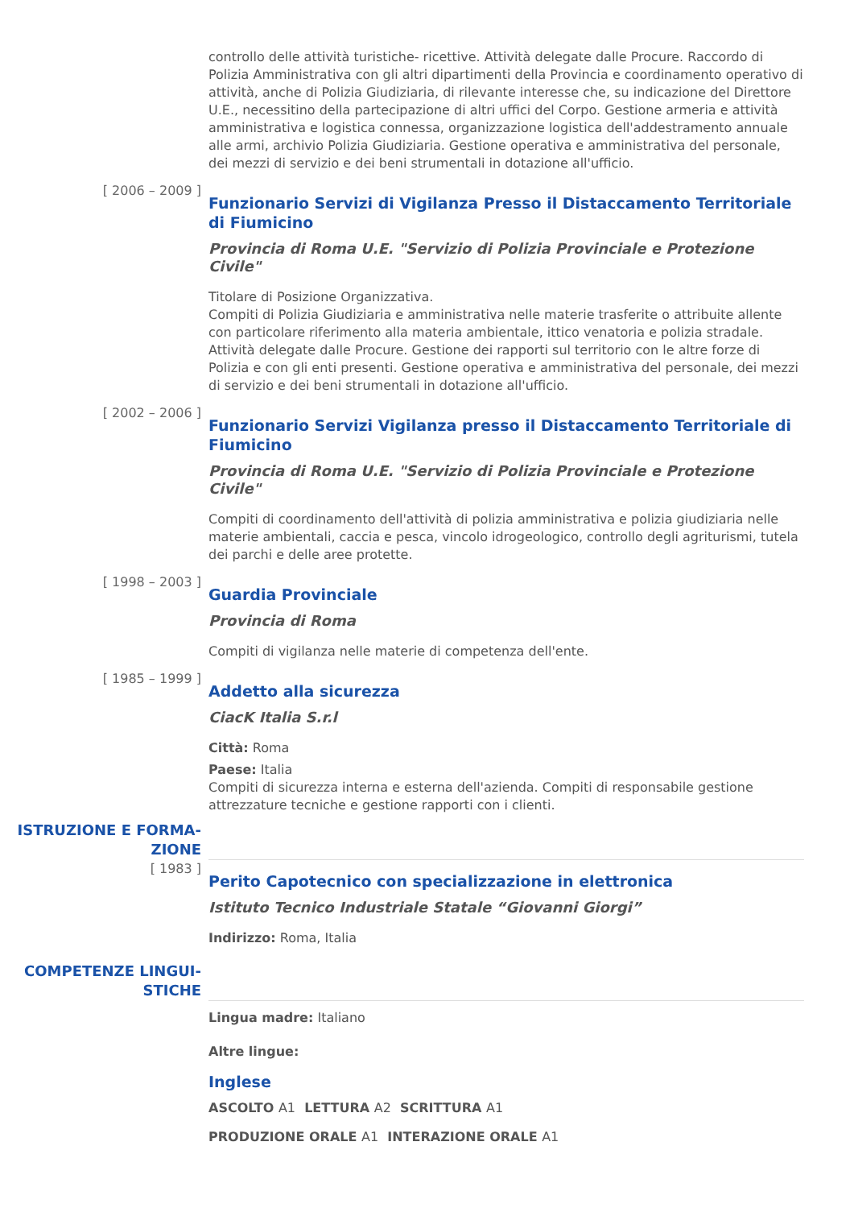controllo delle attività turistiche- ricettive. Attività delegate dalle Procure. Raccordo di Polizia Amministrativa con gli altri dipartimenti della Provincia e coordinamento operativo di attività, anche di Polizia Giudiziaria, di rilevante interesse che, su indicazione del Direttore U.E., necessitino della partecipazione di altri uffici del Corpo. Gestione armeria e attività amministrativa e logistica connessa, organizzazione logistica dell'addestramento annuale alle armi, archivio Polizia Giudiziaria. Gestione operativa e amministrativa del personale, dei mezzi di servizio e dei beni strumentali in dotazione all'ufficio.
[ 2006 – 2009 ]
Funzionario Servizi di Vigilanza Presso il Distaccamento Territoriale di Fiumicino
Provincia di Roma U.E. "Servizio di Polizia Provinciale e Protezione Civile"
Titolare di Posizione Organizzativa.
Compiti di Polizia Giudiziaria e amministrativa nelle materie trasferite o attribuite allente con particolare riferimento alla materia ambientale, ittico venatoria e polizia stradale. Attività delegate dalle Procure. Gestione dei rapporti sul territorio con le altre forze di Polizia e con gli enti presenti. Gestione operativa e amministrativa del personale, dei mezzi di servizio e dei beni strumentali in dotazione all'ufficio.
[ 2002 – 2006 ]
Funzionario Servizi Vigilanza presso il Distaccamento Territoriale di Fiumicino
Provincia di Roma U.E. "Servizio di Polizia Provinciale e Protezione Civile"
Compiti di coordinamento dell'attività di polizia amministrativa e polizia giudiziaria nelle materie ambientali, caccia e pesca, vincolo idrogeologico, controllo degli agriturismi, tutela dei parchi e delle aree protette.
[ 1998 – 2003 ]
Guardia Provinciale
Provincia di Roma
Compiti di vigilanza nelle materie di competenza dell'ente.
[ 1985 – 1999 ]
Addetto alla sicurezza
CiacK Italia S.r.l
Città: Roma
Paese: Italia
Compiti di sicurezza interna e esterna dell'azienda. Compiti di responsabile gestione attrezzature tecniche e gestione rapporti con i clienti.
ISTRUZIONE E FORMA-
ZIONE
[ 1983 ]
Perito Capotecnico con specializzazione in elettronica
Istituto Tecnico Industriale Statale “Giovanni Giorgi”
Indirizzo: Roma, Italia
COMPETENZE LINGUI-
STICHE
Lingua madre: Italiano
Altre lingue:
Inglese
ASCOLTO A1 LETTURA A2 SCRITTURA A1
PRODUZIONE ORALE A1 INTERAZIONE ORALE A1